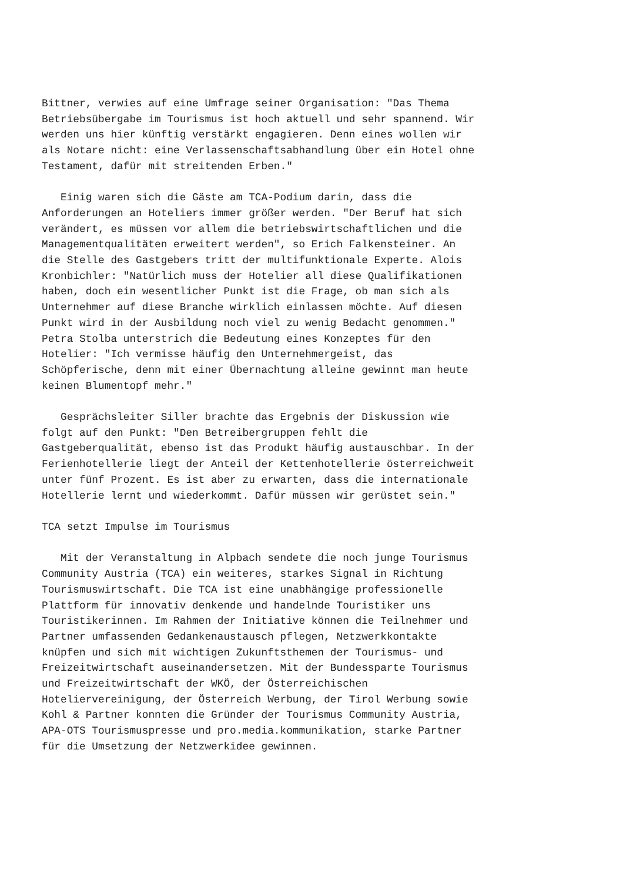Bittner, verwies auf eine Umfrage seiner Organisation: "Das Thema
Betriebsübergabe im Tourismus ist hoch aktuell und sehr spannend. Wir
werden uns hier künftig verstärkt engagieren. Denn eines wollen wir
als Notare nicht: eine Verlassenschaftsabhandlung über ein Hotel ohne
Testament, dafür mit streitenden Erben."

   Einig waren sich die Gäste am TCA-Podium darin, dass die
Anforderungen an Hoteliers immer größer werden. "Der Beruf hat sich
verändert, es müssen vor allem die betriebswirtschaftlichen und die
Managementqualitäten erweitert werden", so Erich Falkensteiner. An
die Stelle des Gastgebers tritt der multifunktionale Experte. Alois
Kronbichler: "Natürlich muss der Hotelier all diese Qualifikationen
haben, doch ein wesentlicher Punkt ist die Frage, ob man sich als
Unternehmer auf diese Branche wirklich einlassen möchte. Auf diesen
Punkt wird in der Ausbildung noch viel zu wenig Bedacht genommen."
Petra Stolba unterstrich die Bedeutung eines Konzeptes für den
Hotelier: "Ich vermisse häufig den Unternehmergeist, das
Schöpferische, denn mit einer Übernachtung alleine gewinnt man heute
keinen Blumentopf mehr."

   Gesprächsleiter Siller brachte das Ergebnis der Diskussion wie
folgt auf den Punkt: "Den Betreibergruppen fehlt die
Gastgeberqualität, ebenso ist das Produkt häufig austauschbar. In der
Ferienhotellerie liegt der Anteil der Kettenhotellerie österreichweit
unter fünf Prozent. Es ist aber zu erwarten, dass die internationale
Hotellerie lernt und wiederkommt. Dafür müssen wir gerüstet sein."

TCA setzt Impulse im Tourismus

   Mit der Veranstaltung in Alpbach sendete die noch junge Tourismus
Community Austria (TCA) ein weiteres, starkes Signal in Richtung
Tourismuswirtschaft. Die TCA ist eine unabhängige professionelle
Plattform für innovativ denkende und handelnde Touristiker uns
Touristikerinnen. Im Rahmen der Initiative können die Teilnehmer und
Partner umfassenden Gedankenaustausch pflegen, Netzwerkkontakte
knüpfen und sich mit wichtigen Zukunftsthemen der Tourismus- und
Freizeitwirtschaft auseinandersetzen. Mit der Bundessparte Tourismus
und Freizeitwirtschaft der WKÖ, der Österreichischen
Hoteliervereinigung, der Österreich Werbung, der Tirol Werbung sowie
Kohl & Partner konnten die Gründer der Tourismus Community Austria,
APA-OTS Tourismuspresse und pro.media.kommunikation, starke Partner
für die Umsetzung der Netzwerkidee gewinnen.